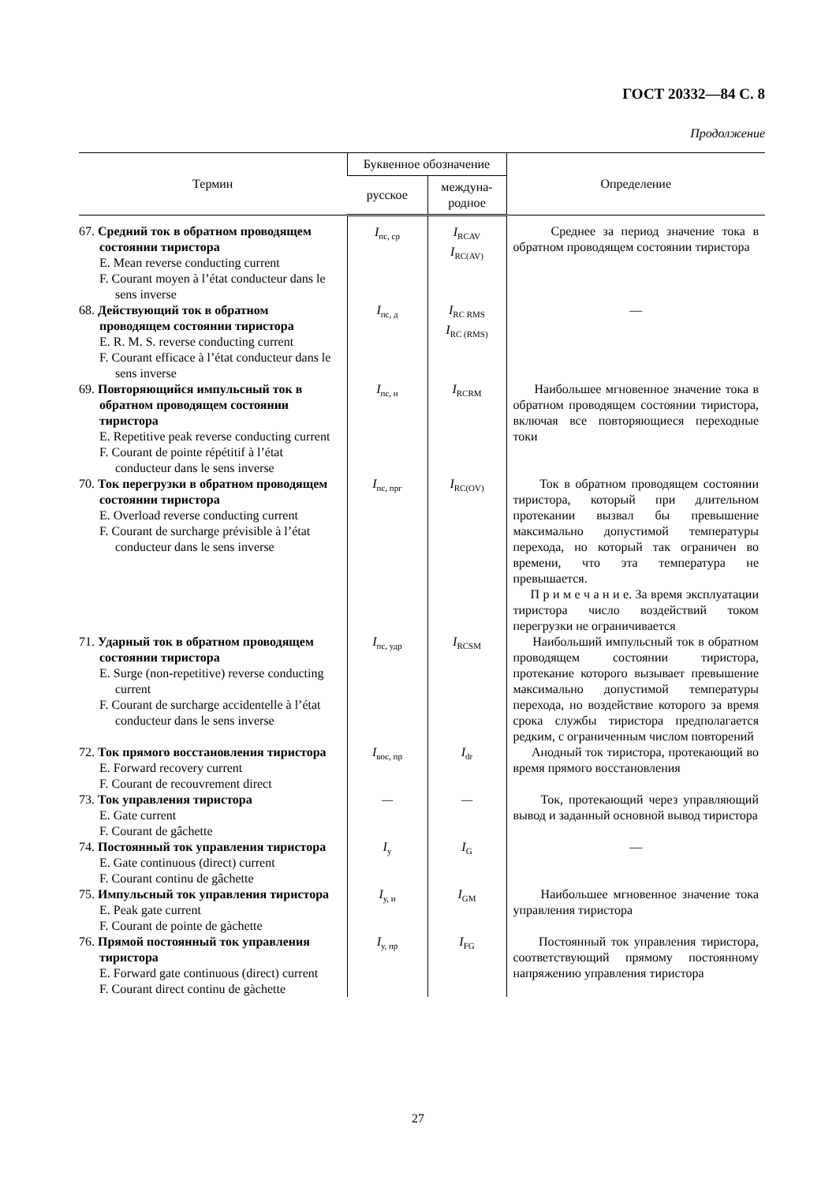ГОСТ 20332—84 С. 8
Продолжение
| Термин | Буквенное обозначение | | Определение |
| --- | --- | --- | --- |
| | русское | междуна- родное | |
| 67. Средний ток в обратном проводящем состоянии тиристора E. Mean reverse conducting current F. Courant moyen à l’état conducteur dans le sens inverse | I<sub>пс, ср</sub> | I<sub>RCAV</sub> I<sub>RC(AV)</sub> | Среднее за период значение тока в обратном проводящем состоянии тиристора |
| 68. Действующий ток в обратном проводящем состоянии тиристора E. R. M. S. reverse conducting current F. Courant efficace à l’état conducteur dans le sens inverse | I<sub>пс, д</sub> | I<sub>RC RMS</sub> I<sub>RC (RMS)</sub> | — |
| 69. Повторяющийся импульсный ток в обратном проводящем состоянии тиристора E. Repetitive peak reverse conducting current F. Courant de pointe répétitif à l’état conducteur dans le sens inverse | I<sub>пс, и</sub> | I<sub>RCRM</sub> | Наибольшее мгновенное значение тока в обратном проводящем состоянии тиристора, включая все повторяющиеся переходные токи |
| 70. Ток перегрузки в обратном проводящем состоянии тиристора E. Overload reverse conducting current F. Courant de surcharge prévisible à l’état conducteur dans le sens inverse | I<sub>пс, прг</sub> | I<sub>RC(OV)</sub> | Ток в обратном проводящем состоянии тиристора, который при длительном протекании вызвал бы превышение максимально допустимой температуры перехода, но который так ограничен во времени, что эта температура не превышается. П р и м е ч а н и е. За время эксплуатации тиристора число воздействий током перегрузки не ограничивается |
| 71. Ударный ток в обратном проводящем состоянии тиристора E. Surge (non-repetitive) reverse conducting current F. Courant de surcharge accidentelle à l’état conducteur dans le sens inverse | I<sub>пс, удр</sub> | I<sub>RCSM</sub> | Наибольший импульсный ток в обратном проводящем состоянии тиристора, протекание которого вызывает превышение максимально допустимой температуры перехода, но воздействие которого за время срока службы тиристора предполагается редким, с ограниченным числом повторений |
| 72. Ток прямого восстановления тиристора E. Forward recovery current F. Courant de recouvrement direct | I<sub>вос, пр</sub> | I<sub>dr</sub> | Анодный ток тиристора, протекающий во время прямого восстановления |
| 73. Ток управления тиристора E. Gate current F. Courant de gâchette | — | — | Ток, протекающий через управляющий вывод и заданный основной вывод тиристора |
| 74. Постоянный ток управления тиристора E. Gate continuous (direct) current F. Courant continu de gâchette | I<sub>у</sub> | I<sub>G</sub> | — |
| 75. Импульсный ток управления тиристора E. Peak gate current F. Courant de pointe de gàchette | I<sub>у, и</sub> | I<sub>GM</sub> | Наибольшее мгновенное значение тока управления тиристора |
| 76. Прямой постоянный ток управления тиристора E. Forward gate continuous (direct) current F. Courant direct continu de gàchette | I<sub>у, пр</sub> | I<sub>FG</sub> | Постоянный ток управления тиристора, соответствующий прямому постоянному напряжению управления тиристора |
27